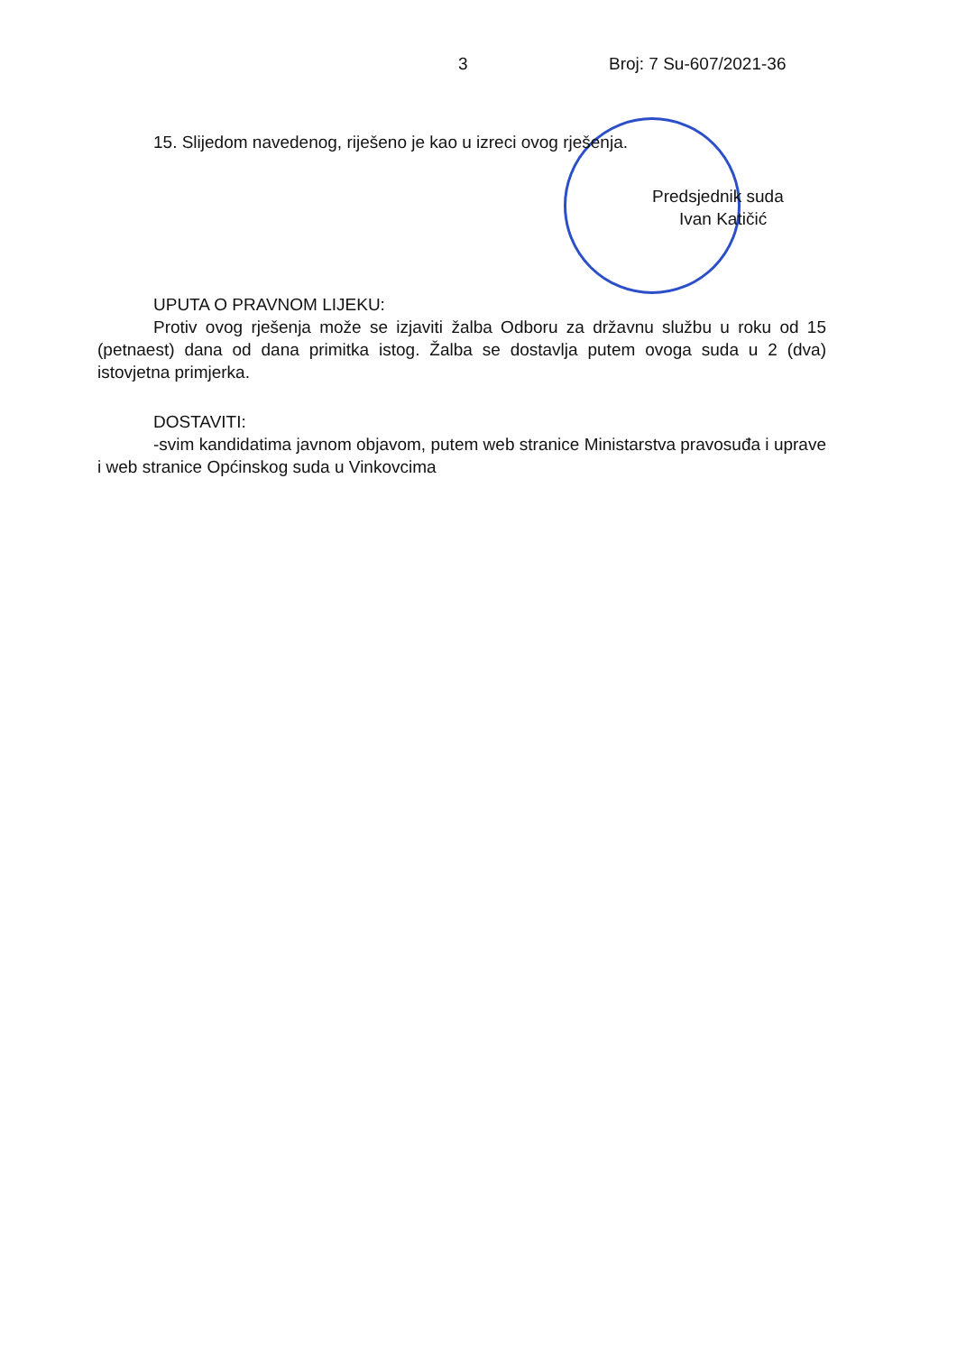3 Broj: 7 Su-607/2021-36
15. Slijedom navedenog, riješeno je kao u izreci ovog rješenja.
Predsjednik suda
Ivan Katičić
UPUTA O PRAVNOM LIJEKU:
Protiv ovog rješenja može se izjaviti žalba Odboru za državnu službu u roku od 15 (petnaest) dana od dana primitka istog. Žalba se dostavlja putem ovoga suda u 2 (dva) istovjetna primjerka.
DOSTAVITI:
-svim kandidatima javnom objavom, putem web stranice Ministarstva pravosuđa i uprave i web stranice Općinskog suda u Vinkovcima